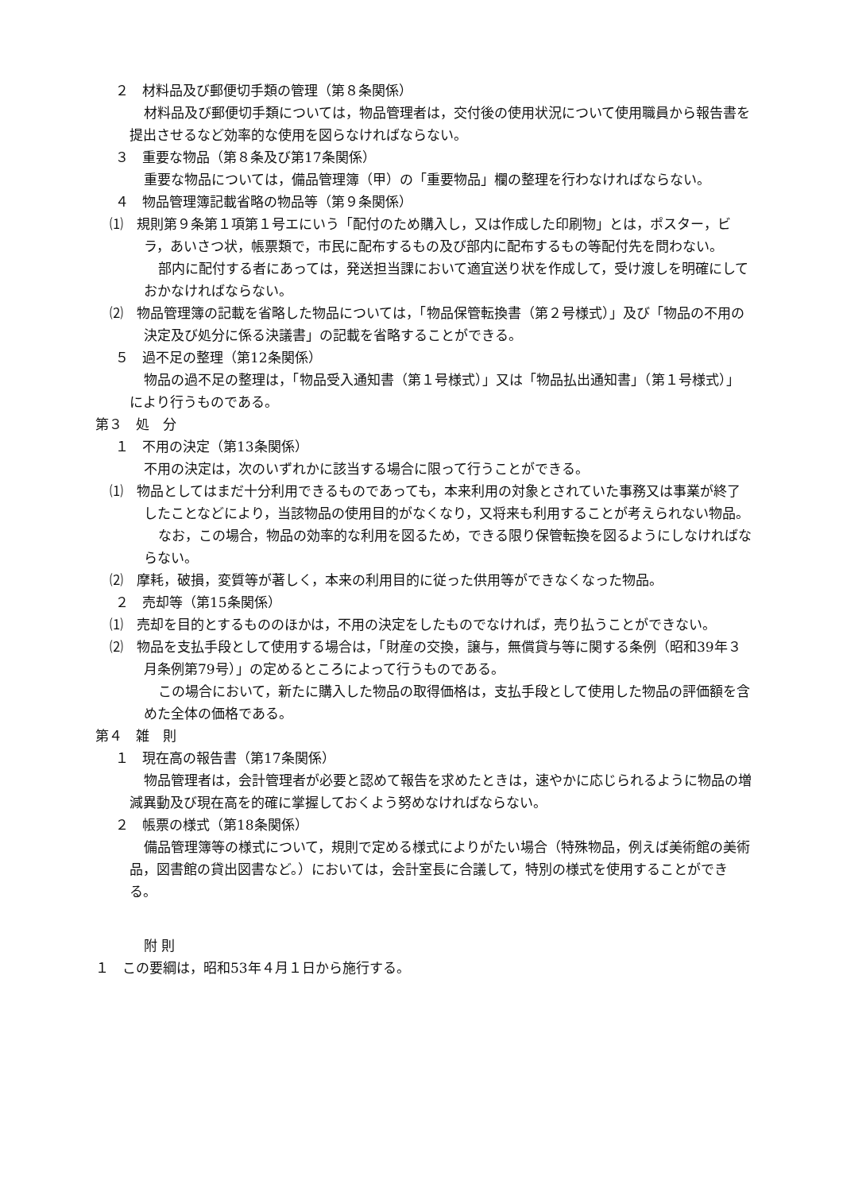２　材料品及び郵便切手類の管理（第８条関係）
材料品及び郵便切手類については，物品管理者は，交付後の使用状況について使用職員から報告書を提出させるなど効率的な使用を図らなければならない。
３　重要な物品（第８条及び第17条関係）
重要な物品については，備品管理簿（甲）の「重要物品」欄の整理を行わなければならない。
４　物品管理簿記載省略の物品等（第９条関係）
⑴　規則第９条第１項第１号エにいう「配付のため購入し，又は作成した印刷物」とは，ポスター，ビラ，あいさつ状，帳票類で，市民に配布するもの及び部内に配布するもの等配付先を問わない。
部内に配付する者にあっては，発送担当課において適宜送り状を作成して，受け渡しを明確にしておかなければならない。
⑵　物品管理簿の記載を省略した物品については，「物品保管転換書（第２号様式）」及び「物品の不用の決定及び処分に係る決議書」の記載を省略することができる。
５　過不足の整理（第12条関係）
物品の過不足の整理は，「物品受入通知書（第１号様式）」又は「物品払出通知書」（第１号様式）」により行うものである。
第３　処　分
１　不用の決定（第13条関係）
不用の決定は，次のいずれかに該当する場合に限って行うことができる。
⑴　物品としてはまだ十分利用できるものであっても，本来利用の対象とされていた事務又は事業が終了したことなどにより，当該物品の使用目的がなくなり，又将来も利用することが考えられない物品。
なお，この場合，物品の効率的な利用を図るため，できる限り保管転換を図るようにしなければならない。
⑵　摩耗，破損，変質等が著しく，本来の利用目的に従った供用等ができなくなった物品。
２　売却等（第15条関係）
⑴　売却を目的とするもののほかは，不用の決定をしたものでなければ，売り払うことができない。
⑵　物品を支払手段として使用する場合は，「財産の交換，譲与，無償貸与等に関する条例（昭和39年３月条例第79号）」の定めるところによって行うものである。
この場合において，新たに購入した物品の取得価格は，支払手段として使用した物品の評価額を含めた全体の価格である。
第４　雑　則
１　現在高の報告書（第17条関係）
物品管理者は，会計管理者が必要と認めて報告を求めたときは，速やかに応じられるように物品の増減異動及び現在高を的確に掌握しておくよう努めなければならない。
２　帳票の様式（第18条関係）
備品管理簿等の様式について，規則で定める様式によりがたい場合（特殊物品，例えば美術館の美術品，図書館の貸出図書など。）においては，会計室長に合議して，特別の様式を使用することができる。
附 則
１　この要綱は，昭和53年４月１日から施行する。